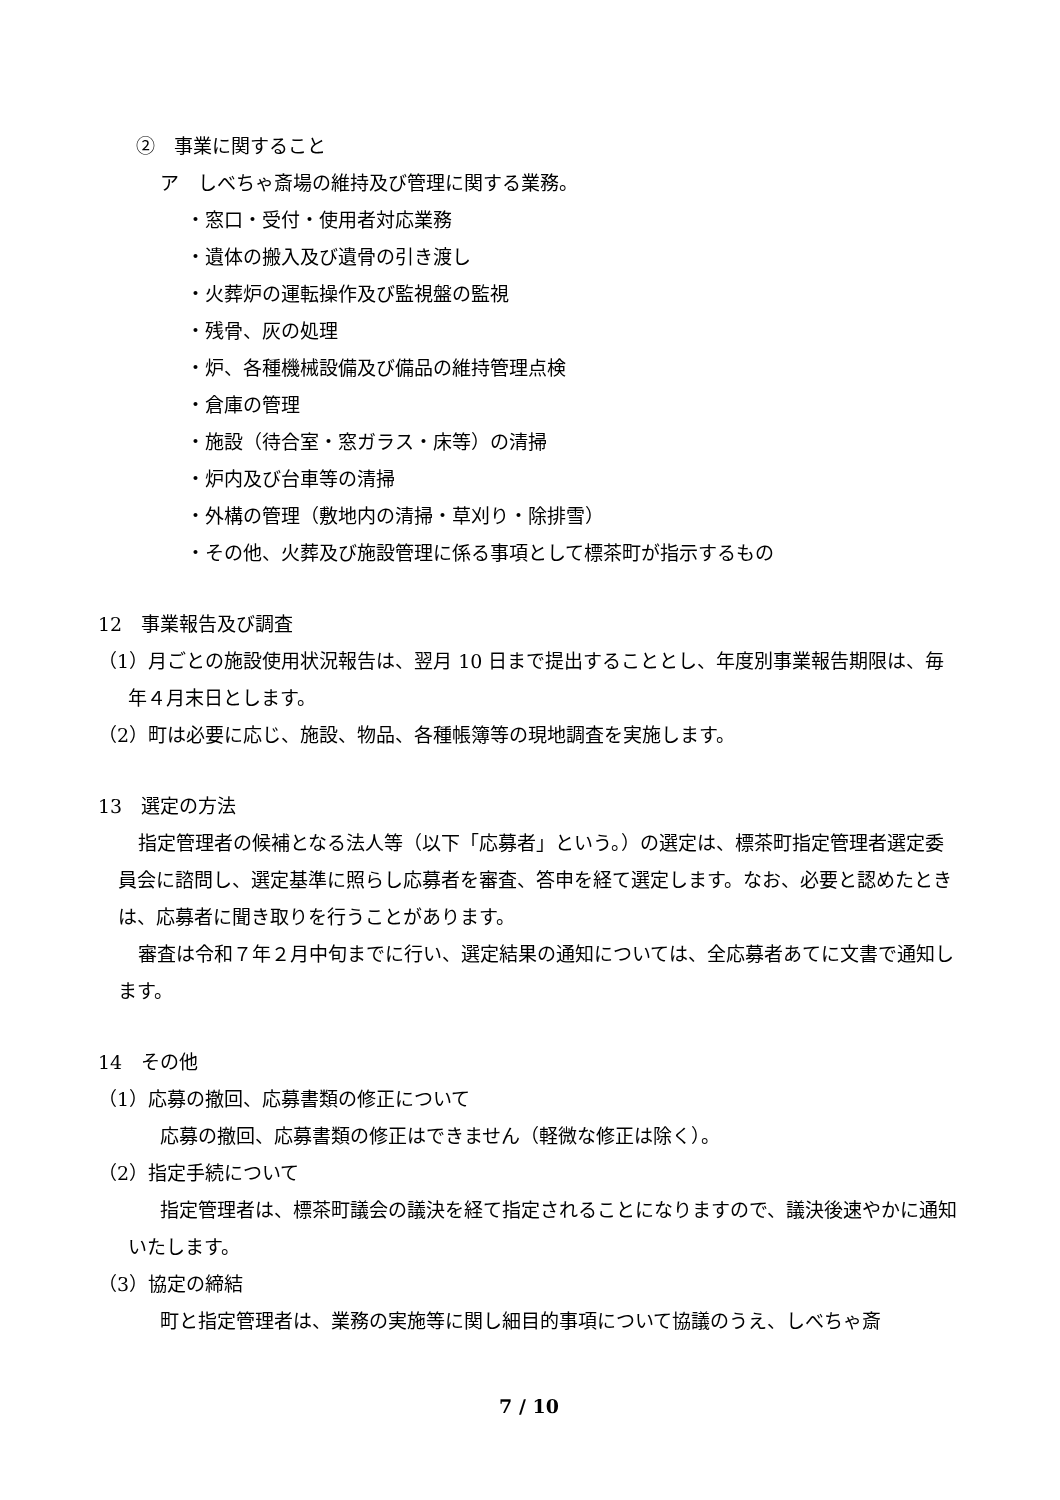②　事業に関すること
ア　しべちゃ斎場の維持及び管理に関する業務。
・窓口・受付・使用者対応業務
・遺体の搬入及び遺骨の引き渡し
・火葬炉の運転操作及び監視盤の監視
・残骨、灰の処理
・炉、各種機械設備及び備品の維持管理点検
・倉庫の管理
・施設（待合室・窓ガラス・床等）の清掃
・炉内及び台車等の清掃
・外構の管理（敷地内の清掃・草刈り・除排雪）
・その他、火葬及び施設管理に係る事項として標茶町が指示するもの
12　事業報告及び調査
（1）月ごとの施設使用状況報告は、翌月 10 日まで提出することとし、年度別事業報告期限は、毎年４月末日とします。
（2）町は必要に応じ、施設、物品、各種帳簿等の現地調査を実施します。
13　選定の方法
指定管理者の候補となる法人等（以下「応募者」という。）の選定は、標茶町指定管理者選定委員会に諮問し、選定基準に照らし応募者を審査、答申を経て選定します。なお、必要と認めたときは、応募者に聞き取りを行うことがあります。
審査は令和７年２月中旬までに行い、選定結果の通知については、全応募者あてに文書で通知します。
14　その他
（1）応募の撤回、応募書類の修正について
応募の撤回、応募書類の修正はできません（軽微な修正は除く）。
（2）指定手続について
指定管理者は、標茶町議会の議決を経て指定されることになりますので、議決後速やかに通知いたします。
（3）協定の締結
町と指定管理者は、業務の実施等に関し細目的事項について協議のうえ、しべちゃ斎
7 / 10